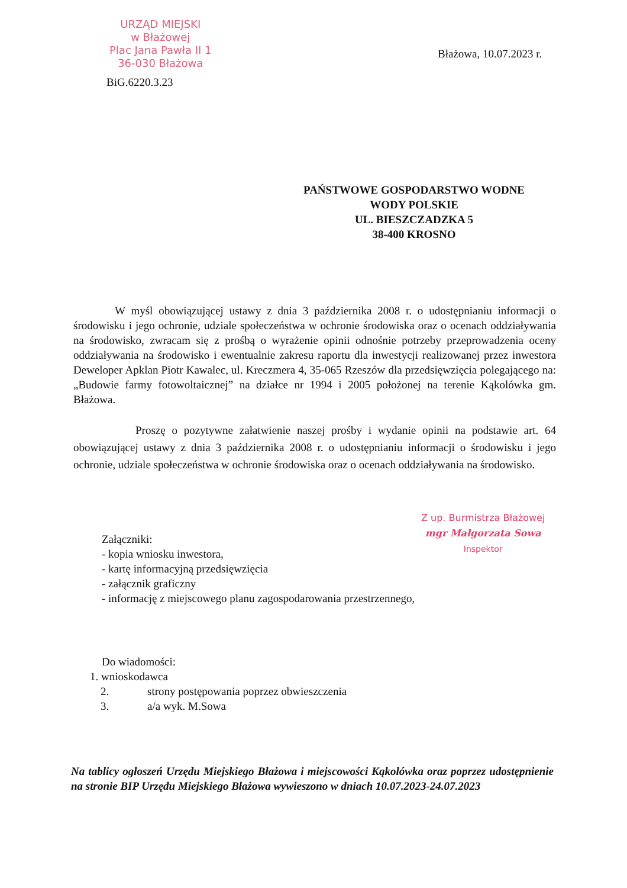URZĄD MIEJSKI
w Błażowej
Plac Jana Pawła II 1
36-030 Błażowa
Błażowa, 10.07.2023 r.
BiG.6220.3.23
PAŃSTWOWE GOSPODARSTWO WODNE
WODY POLSKIE
UL. BIESZCZADZKA 5
38-400 KROSNO
W myśl obowiązującej ustawy z dnia 3 października 2008 r. o udostępnianiu informacji o środowisku i jego ochronie, udziale społeczeństwa w ochronie środowiska oraz o ocenach oddziaływania na środowisko, zwracam się z prośbą o wyrażenie opinii odnośnie potrzeby przeprowadzenia oceny oddziaływania na środowisko i ewentualnie zakresu raportu dla inwestycji realizowanej przez inwestora Deweloper Apklan Piotr Kawalec, ul. Kreczmera 4, 35-065 Rzeszów dla przedsięwzięcia polegającego na: „Budowie farmy fotowoltaicznej” na działce nr 1994 i 2005 położonej na terenie Kąkolówka gm. Błażowa.
Proszę o pozytywne załatwienie naszej prośby i wydanie opinii na podstawie art. 64 obowiązującej ustawy z dnia 3 października 2008 r. o udostępnianiu informacji o środowisku i jego ochronie, udziale społeczeństwa w ochronie środowiska oraz o ocenach oddziaływania na środowisko.
Z up. Burmistrza Błażowej
mgr Małgorzata Sowa
Inspektor
Załączniki:
- kopia wniosku inwestora,
- kartę informacyjną przedsięwzięcia
- załącznik graficzny
- informację z miejscowego planu zagospodarowania przestrzennego,
Do wiadomości:
1. wnioskodawca
2. strony postępowania poprzez obwieszczenia
3. a/a wyk. M.Sowa
Na tablicy ogłoszeń Urzędu Miejskiego Błażowa i miejscowości Kąkolówka oraz poprzez udostępnienie na stronie BIP Urzędu Miejskiego Błażowa wywieszono w dniach 10.07.2023-24.07.2023